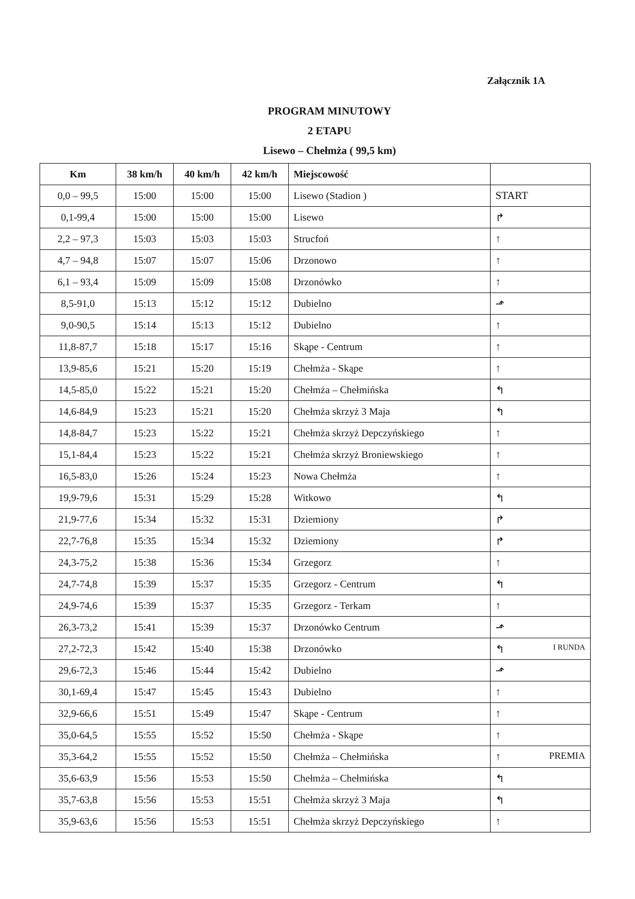Załącznik 1A
PROGRAM MINUTOWY
2 ETAPU
Lisewo – Chełmża ( 99,5 km)
| Km | 38 km/h | 40 km/h | 42 km/h | Miejscowość | |
| --- | --- | --- | --- | --- | --- |
| 0,0 – 99,5 | 15:00 | 15:00 | 15:00 | Lisewo (Stadion ) | START |
| 0,1-99,4 | 15:00 | 15:00 | 15:00 | Lisewo | ↱ |
| 2,2 – 97,3 | 15:03 | 15:03 | 15:03 | Strucfoń | ↑ |
| 4,7 – 94,8 | 15:07 | 15:07 | 15:06 | Drzonowo | ↑ |
| 6,1 – 93,4 | 15:09 | 15:09 | 15:08 | Drzonówko | ↑ |
| 8,5-91,0 | 15:13 | 15:12 | 15:12 | Dubielno | ⬏ |
| 9,0-90,5 | 15:14 | 15:13 | 15:12 | Dubielno | ↑ |
| 11,8-87,7 | 15:18 | 15:17 | 15:16 | Skąpe - Centrum | ↑ |
| 13,9-85,6 | 15:21 | 15:20 | 15:19 | Chełmża - Skąpe | ↑ |
| 14,5-85,0 | 15:22 | 15:21 | 15:20 | Chełmża – Chełmińska | ↰ |
| 14,6-84,9 | 15:23 | 15:21 | 15:20 | Chełmża skrzyż 3 Maja | ↰ |
| 14,8-84,7 | 15:23 | 15:22 | 15:21 | Chełmża skrzyż Depczyńskiego | ↑ |
| 15,1-84,4 | 15:23 | 15:22 | 15:21 | Chełmża skrzyż Broniewskiego | ↑ |
| 16,5-83,0 | 15:26 | 15:24 | 15:23 | Nowa Chełmża | ↑ |
| 19,9-79,6 | 15:31 | 15:29 | 15:28 | Witkowo | ↰ |
| 21,9-77,6 | 15:34 | 15:32 | 15:31 | Dziemiony | ↱ |
| 22,7-76,8 | 15:35 | 15:34 | 15:32 | Dziemiony | ↱ |
| 24,3-75,2 | 15:38 | 15:36 | 15:34 | Grzegorz | ↑ |
| 24,7-74,8 | 15:39 | 15:37 | 15:35 | Grzegorz - Centrum | ↰ |
| 24,9-74,6 | 15:39 | 15:37 | 15:35 | Grzegorz - Terkam | ↑ |
| 26,3-73,2 | 15:41 | 15:39 | 15:37 | Drzonówko Centrum | ⬏ |
| 27,2-72,3 | 15:42 | 15:40 | 15:38 | Drzonówko | ↰ I RUNDA |
| 29,6-72,3 | 15:46 | 15:44 | 15:42 | Dubielno | ⬏ |
| 30,1-69,4 | 15:47 | 15:45 | 15:43 | Dubielno | ↑ |
| 32,9-66,6 | 15:51 | 15:49 | 15:47 | Skąpe - Centrum | ↑ |
| 35,0-64,5 | 15:55 | 15:52 | 15:50 | Chełmża - Skąpe | ↑ |
| 35,3-64,2 | 15:55 | 15:52 | 15:50 | Chełmża – Chełmińska | ↑ PREMIA |
| 35,6-63,9 | 15:56 | 15:53 | 15:50 | Chełmża – Chełmińska | ↰ |
| 35,7-63,8 | 15:56 | 15:53 | 15:51 | Chełmża skrzyż 3 Maja | ↰ |
| 35,9-63,6 | 15:56 | 15:53 | 15:51 | Chełmża skrzyż Depczyńskiego | ↑ |